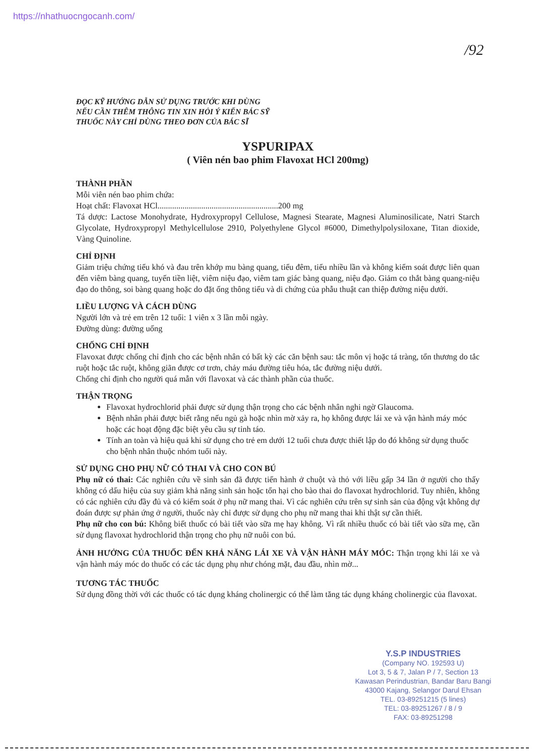https://nhathuocngocanh.com/
/92
ĐỌC KỸ HƯỚNG DẪN SỬ DỤNG TRƯỚC KHI DÙNG
NẾU CẦN THÊM THÔNG TIN XIN HỎI Ý KIẾN BÁC SỸ
THUỐC NÀY CHỈ DÙNG THEO ĐƠN CỦA BÁC SĨ
YSPURIPAX
( Viên nén bao phim Flavoxat HCl 200mg)
THÀNH PHẦN
Mỗi viên nén bao phim chứa:
Hoạt chất: Flavoxat HCl..........................................................200 mg
Tá dược: Lactose Monohydrate, Hydroxypropyl Cellulose, Magnesi Stearate, Magnesi Aluminosilicate, Natri Starch Glycolate, Hydroxypropyl Methylcellulose 2910, Polyethylene Glycol #6000, Dimethylpolysiloxane, Titan dioxide, Vàng Quinoline.
CHỈ ĐỊNH
Giảm triệu chứng tiểu khó và đau trên khớp mu bàng quang, tiểu đêm, tiểu nhiều lần và không kiểm soát được liên quan đến viêm bàng quang, tuyến tiền liệt, viêm niệu đạo, viêm tam giác bàng quang, niệu đạo. Giảm co thắt bàng quang-niệu đạo do thông, soi bàng quang hoặc do đặt ống thông tiểu và di chứng của phẫu thuật can thiệp đường niệu dưới.
LIỀU LƯỢNG VÀ CÁCH DÙNG
Người lớn và trẻ em trên 12 tuổi: 1 viên x 3 lần mỗi ngày.
Đường dùng: đường uống
CHỐNG CHỈ ĐỊNH
Flavoxat được chống chỉ định cho các bệnh nhân có bất kỳ các căn bệnh sau: tắc môn vị hoặc tá tràng, tổn thương do tắc ruột hoặc tắc ruột, không giãn được cơ trơn, chảy máu đường tiêu hóa, tắc đường niệu dưới.
Chống chỉ định cho người quá mẫn với flavoxat và các thành phần của thuốc.
THẬN TRỌNG
Flavoxat hydrochlorid phải được sử dụng thận trọng cho các bệnh nhân nghi ngờ Glaucoma.
Bệnh nhân phải được biết rằng nếu ngủ gà hoặc nhìn mờ xảy ra, họ không được lái xe và vận hành máy móc hoặc các hoạt động đặc biệt yêu cầu sự tỉnh táo.
Tính an toàn và hiệu quả khi sử dụng cho trẻ em dưới 12 tuổi chưa được thiết lập do đó không sử dụng thuốc cho bệnh nhân thuộc nhóm tuổi này.
SỬ DỤNG CHO PHỤ NỮ CÓ THAI VÀ CHO CON BÚ
Phụ nữ có thai: Các nghiên cứu về sinh sản đã được tiến hành ở chuột và thỏ với liều gấp 34 lần ở người cho thấy không có dấu hiệu của suy giảm khả năng sinh sản hoặc tổn hại cho bào thai do flavoxat hydrochlorid. Tuy nhiên, không có các nghiên cứu đầy đủ và có kiểm soát ở phụ nữ mang thai. Vì các nghiên cứu trên sự sinh sản của động vật không dự đoán được sự phản ứng ở người, thuốc này chỉ được sử dụng cho phụ nữ mang thai khi thật sự cần thiết.
Phụ nữ cho con bú: Không biết thuốc có bài tiết vào sữa mẹ hay không. Vì rất nhiều thuốc có bài tiết vào sữa mẹ, cần sử dụng flavoxat hydrochlorid thận trọng cho phụ nữ nuôi con bú.
ẢNH HƯỞNG CỦA THUỐC ĐẾN KHẢ NĂNG LÁI XE VÀ VẬN HÀNH MÁY MÓC: Thận trọng khi lái xe và vận hành máy móc do thuốc có các tác dụng phụ như chóng mặt, đau đầu, nhìn mờ...
TƯƠNG TÁC THUỐC
Sử dụng đồng thời với các thuốc có tác dụng kháng cholinergic có thể làm tăng tác dụng kháng cholinergic của flavoxat.
Y.S.P INDUSTRIES
(Company NO. 192593 U)
Lot 3, 5 & 7, Jalan P / 7, Section 13
Kawasan Perindustrian, Bandar Baru Bangi
43000 Kajang, Selangor Darul Ehsan
TEL. 03-89251215 (5 lines)
TEL: 03-89251267 / 8 / 9
FAX: 03-89251298